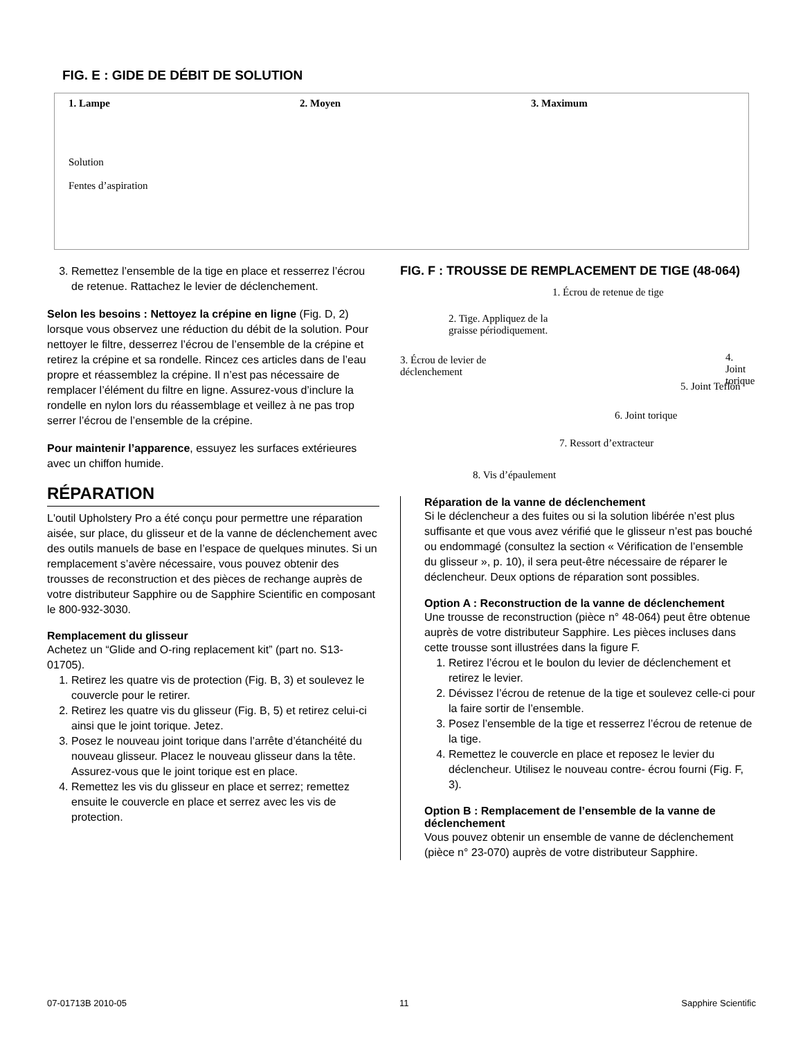FIG. E : GIDE DE DÉBIT DE SOLUTION
1. Lampe
Solution
Fentes d’aspiration
2. Moyen 3. Maximum
3. Remettez l’ensemble de la tige en place et resserrez l’écrou de retenue. Rattachez le levier de déclenchement.
Selon les besoins : Nettoyez la crépine en ligne (Fig. D, 2) lorsque vous observez une réduction du débit de la solution. Pour nettoyer le filtre, desserrez l’écrou de l’ensemble de la crépine et retirez la crépine et sa rondelle. Rincez ces articles dans de l’eau propre et réassemblez la crépine. Il n’est pas nécessaire de remplacer l’élément du filtre en ligne. Assurez-vous d’inclure la rondelle en nylon lors du réassemblage et veillez à ne pas trop serrer l’écrou de l’ensemble de la crépine.
Pour maintenir l’apparence, essuyez les surfaces extérieures avec un chiffon humide.
RÉPARATION
L'outil Upholstery Pro a été conçu pour permettre une réparation aisée, sur place, du glisseur et de la vanne de déclenchement avec des outils manuels de base en l’espace de quelques minutes. Si un remplacement s’avère nécessaire, vous pouvez obtenir des trousses de reconstruction et des pièces de rechange auprès de votre distributeur Sapphire ou de Sapphire Scientific en composant le 800-932-3030.
Remplacement du glisseur
Achetez un “Glide and O-ring replacement kit” (part no. S13-01705).
1. Retirez les quatre vis de protection (Fig. B, 3) et soulevez le couvercle pour le retirer.
2. Retirez les quatre vis du glisseur (Fig. B, 5) et retirez celui-ci ainsi que le joint torique. Jetez.
3. Posez le nouveau joint torique dans l’arrête d’étanchéité du nouveau glisseur. Placez le nouveau glisseur dans la tête. Assurez-vous que le joint torique est en place.
4. Remettez les vis du glisseur en place et serrez; remettez ensuite le couvercle en place et serrez avec les vis de protection.
FIG. F : TROUSSE DE REMPLACEMENT DE TIGE (48-064)
1. Écrou de retenue de tige
2. Tige. Appliquez de la
graisse périodiquement.
4. Joint
torique
3. Écrou de levier de
déclenchement
5. Joint Teflon
6. Joint torique
7. Ressort d’extracteur
8. Vis d’épaulement
Réparation de la vanne de déclenchement
Si le déclencheur a des fuites ou si la solution libérée n’est plus suffisante et que vous avez vérifié que le glisseur n’est pas bouché ou endommagé (consultez la section « Vérification de l’ensemble du glisseur », p. 10), il sera peut-être nécessaire de réparer le déclencheur. Deux options de réparation sont possibles.
Option A : Reconstruction de la vanne de déclenchement
Une trousse de reconstruction (pièce n° 48-064) peut être obtenue auprès de votre distributeur Sapphire. Les pièces incluses dans cette trousse sont illustrées dans la figure F.
1. Retirez l’écrou et le boulon du levier de déclenchement et retirez le levier.
2. Dévissez l’écrou de retenue de la tige et soulevez celle-ci pour la faire sortir de l’ensemble.
3. Posez l’ensemble de la tige et resserrez l’écrou de retenue de la tige.
4. Remettez le couvercle en place et reposez le levier du déclencheur. Utilisez le nouveau contre- écrou fourni (Fig. F, 3).
Option B : Remplacement de l’ensemble de la vanne de déclenchement
Vous pouvez obtenir un ensemble de vanne de déclenchement (pièce n° 23-070) auprès de votre distributeur Sapphire.
07-01713B 2010-05 11 Sapphire Scientific